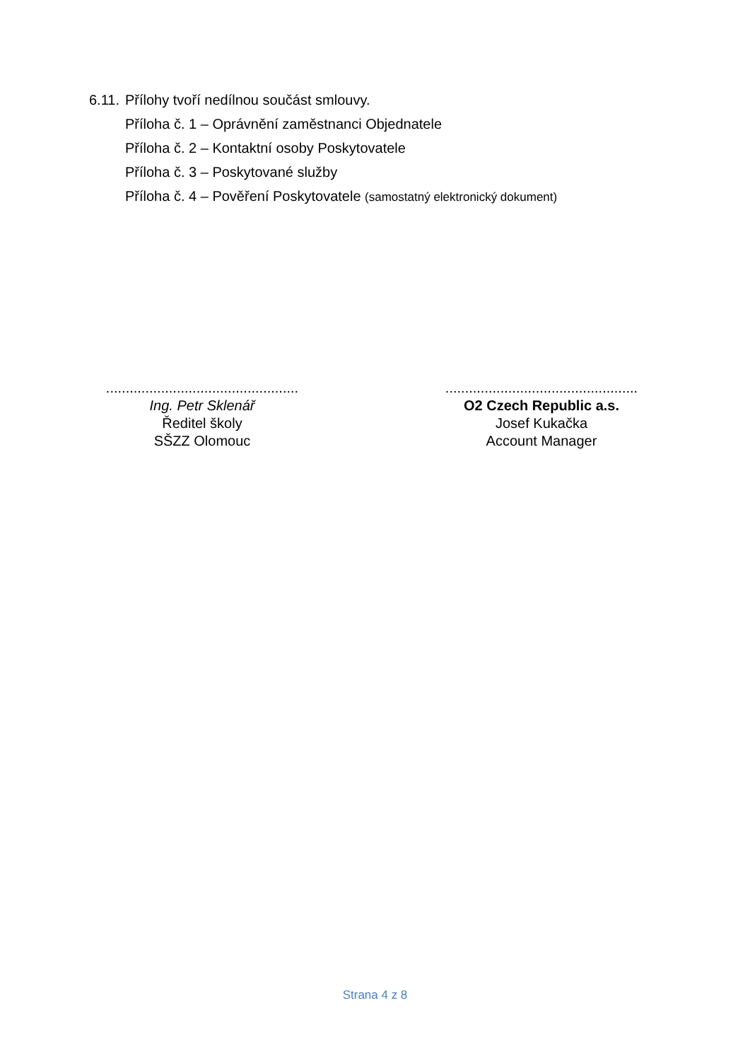6.11. Přílohy tvoří nedílnou součást smlouvy.
Příloha č. 1 – Oprávnění zaměstnanci Objednatele
Příloha č. 2 – Kontaktní osoby Poskytovatele
Příloha č. 3 – Poskytované služby
Příloha č. 4 – Pověření Poskytovatele (samostatný elektronický dokument)
.................................................
Ing. Petr Sklenář
Ředitel školy
SŠZZ Olomouc
.................................................
O2 Czech Republic a.s.
Josef Kukačka
Account Manager
Strana 4 z 8